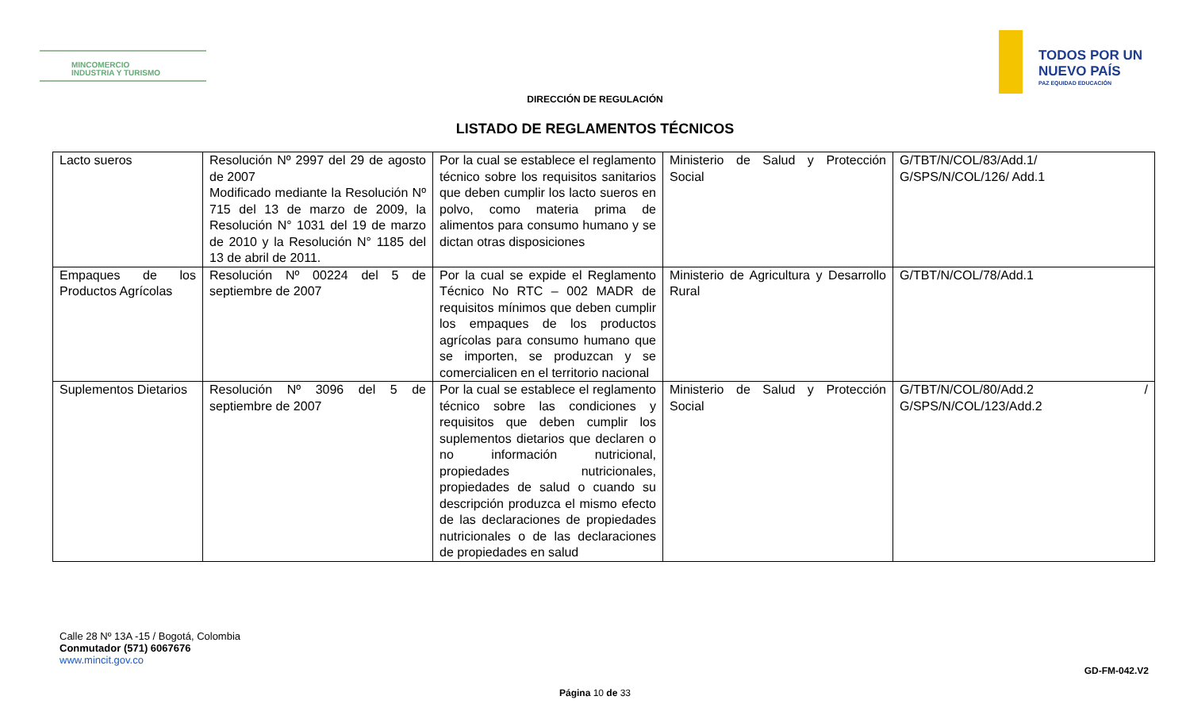MINCOMERCIO
INDUSTRIA Y TURISMO
TODOS POR UN
NUEVO PAÍS
PAZ EQUIDAD EDUCACIÓN
DIRECCIÓN DE REGULACIÓN
LISTADO DE REGLAMENTOS TÉCNICOS
| Lacto sueros | Resolución Nº 2997 del 29 de agosto de 2007 Modificado mediante la Resolución Nº 715 del 13 de marzo de 2009, la Resolución N° 1031 del 19 de marzo de 2010 y la Resolución N° 1185 del 13 de abril de 2011. | Por la cual se establece el reglamento técnico sobre los requisitos sanitarios que deben cumplir los lacto sueros en polvo, como materia prima de alimentos para consumo humano y se dictan otras disposiciones | Ministerio de Salud y Protección Social | G/TBT/N/COL/83/Add.1/ G/SPS/N/COL/126/ Add.1 |
| Empaques de los Productos Agrícolas | Resolución Nº 00224 del 5 de septiembre de 2007 | Por la cual se expide el Reglamento Técnico No RTC – 002 MADR de requisitos mínimos que deben cumplir los empaques de los productos agrícolas para consumo humano que se importen, se produzcan y se comercialicen en el territorio nacional | Ministerio de Agricultura y Desarrollo Rural | G/TBT/N/COL/78/Add.1 |
| Suplementos Dietarios | Resolución Nº 3096 del 5 de septiembre de 2007 | Por la cual se establece el reglamento técnico sobre las condiciones y requisitos que deben cumplir los suplementos dietarios que declaren o no información nutricional, propiedades nutricionales, propiedades de salud o cuando su descripción produzca el mismo efecto de las declaraciones de propiedades nutricionales o de las declaraciones de propiedades en salud | Ministerio de Salud y Protección Social | G/TBT/N/COL/80/Add.2 / G/SPS/N/COL/123/Add.2 |
Calle 28 Nº 13A -15 / Bogotá, Colombia
Conmutador (571) 6067676
www.mincit.gov.co
GD-FM-042.V2
Página 10 de 33